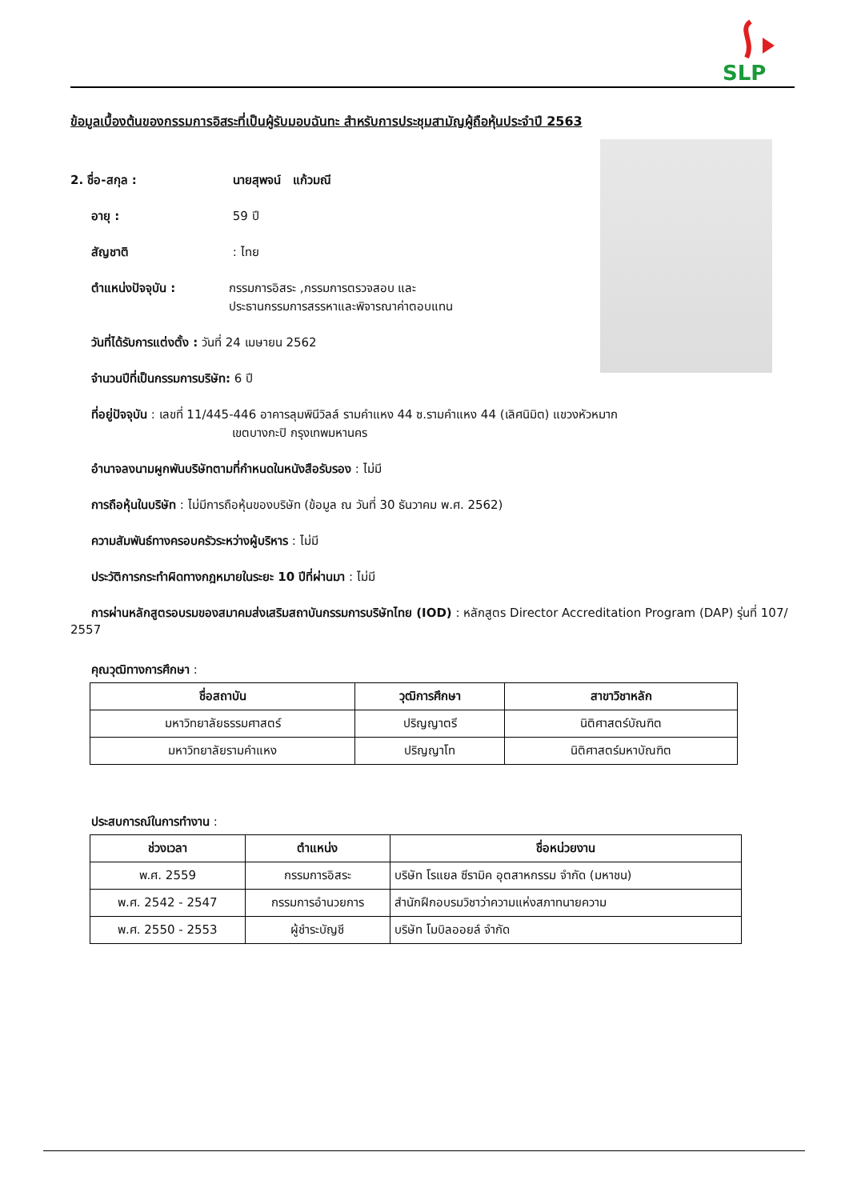SLP
ข้อมูลเบื้องต้นของกรรมการอิสระที่เป็นผู้รับมอบฉันทะ สำหรับการประชุมสามัญผู้ถือหุ้นประจำปี 2563
2. ชื่อ-สกุล : นายสุพจน์ แก้วมณี
อายุ : 59 ปี
สัญชาติ : ไทย
ตำแหน่งปัจจุบัน : กรรมการอิสระ ,กรรมการตรวจสอบ และ
ประธานกรรมการสรรหาและพิจารณาค่าตอบแทน
วันที่ได้รับการแต่งตั้ง : วันที่ 24 เมษายน 2562
จำนวนปีที่เป็นกรรมการบริษัท: 6 ปี
ที่อยู่ปัจจุบัน : เลขที่ 11/445-446 อาคารลุมพินีวิลล์ รามคำแหง 44 ซ.รามคำแหง 44 (เลิศนิมิต) แขวงหัวหมาก
เขตบางกะปิ กรุงเทพมหานคร
อำนาจลงนามผูกพันบริษัทตามที่กำหนดในหนังสือรับรอง : ไม่มี
การถือหุ้นในบริษัท : ไม่มีการถือหุ้นของบริษัท (ข้อมูล ณ วันที่ 30 ธันวาคม พ.ศ. 2562)
ความสัมพันธ์ทางครอบครัวระหว่างผู้บริหาร : ไม่มี
ประวัติการกระทำผิดทางกฎหมายในระยะ 10 ปีที่ผ่านมา : ไม่มี
การผ่านหลักสูตรอบรมของสมาคมส่งเสริมสถาบันกรรมการบริษัทไทย (IOD) : หลักสูตร Director Accreditation Program (DAP) รุ่นที่ 107/ 2557
คุณวุฒิทางการศึกษา :
| ชื่อสถาบัน | วุฒิการศึกษา | สาขาวิชาหลัก |
| --- | --- | --- |
| มหาวิทยาลัยธรรมศาสตร์ | ปริญญาตรี | นิติศาสตร์บัณฑิต |
| มหาวิทยาลัยรามคำแหง | ปริญญาโท | นิติศาสตร์มหาบัณฑิต |
ประสบการณ์ในการทำงาน :
| ช่วงเวลา | ตำแหน่ง | ชื่อหน่วยงาน |
| --- | --- | --- |
| พ.ศ. 2559 | กรรมการอิสระ | บริษัท โรแยล ซีรามิค อุตสาหกรรม จำกัด (มหาชน) |
| พ.ศ. 2542 - 2547 | กรรมการอำนวยการ | สำนักฝึกอบรมวิชาว่าความแห่งสภาทนายความ |
| พ.ศ. 2550 - 2553 | ผู้ชำระบัญชี | บริษัท โมบิลออยล์ จำกัด |